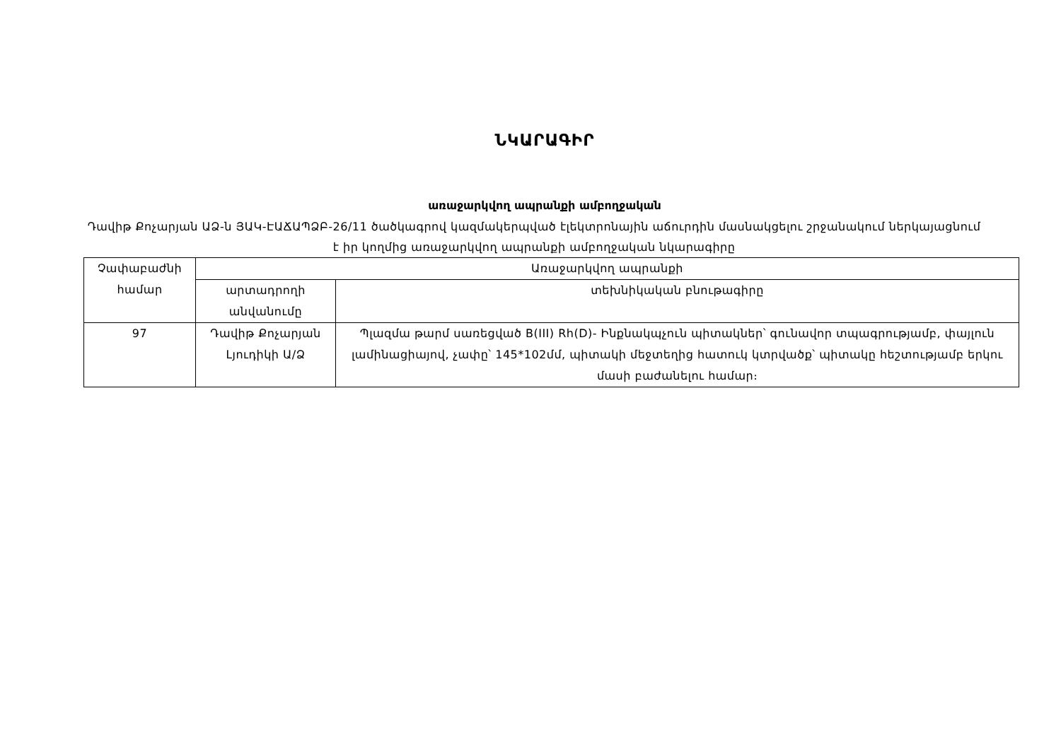ՆԿԱՐԱԳԻՐ
առաջարկվող ապրանքի ամբողջական
Դավիթ Քոչարյան ԱՁ-ն ՅԱԿ-ԷԱՃԱՊՁԲ-26/11 ծածկագրով կազմակերպված էլեկտրոնային աճուրդին մասնակցելու շրջանակում ներկայացնում է իր կողմից առաջարկվող ապրանքի ամբողջական նկարագիրը
| Չափաբաժնի համար | Առաջարկվող ապրանքի | |
| | արտադրողի անվանումը | տեխնիկական բնութագիրը |
| 97 | Դավիթ Քոչարյան Լյուդիկի Ա/Ձ | Պլազմա թարմ սառեցված B(III) Rh(D)- Ինքնակպչուն պիտակներ՝ գունավոր տպագրությամբ, փայլուն լամինացիայով, չափը՝ 145*102մմ, պիտակի մեջտեղից հատուկ կտրվածք՝ պիտակը հեշտությամբ երկու մասի բաժանելու համար։ |